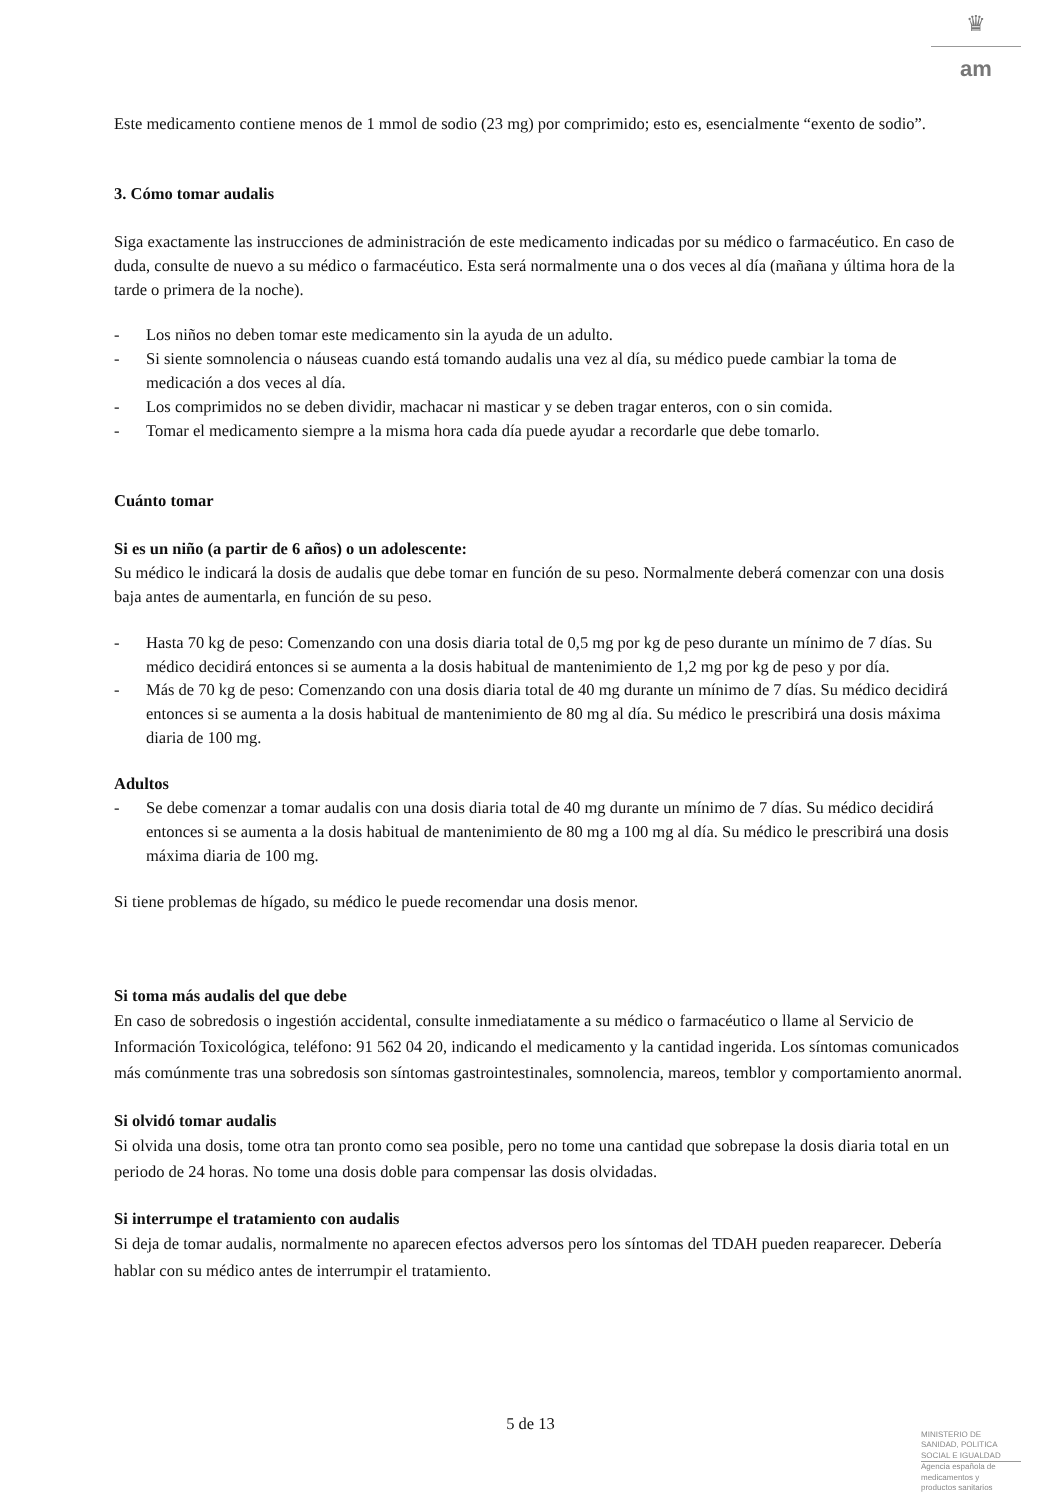♛
am
Este medicamento contiene menos de 1 mmol de sodio (23 mg) por comprimido; esto es, esencialmente “exento de sodio”.
3. Cómo tomar audalis
Siga exactamente las instrucciones de administración de este medicamento indicadas por su médico o farmacéutico. En caso de duda, consulte de nuevo a su médico o farmacéutico. Esta será normalmente una o dos veces al día (mañana y última hora de la tarde o primera de la noche).
- Los niños no deben tomar este medicamento sin la ayuda de un adulto.
- Si siente somnolencia o náuseas cuando está tomando audalis una vez al día, su médico puede cambiar la toma de medicación a dos veces al día.
- Los comprimidos no se deben dividir, machacar ni masticar y se deben tragar enteros, con o sin comida.
- Tomar el medicamento siempre a la misma hora cada día puede ayudar a recordarle que debe tomarlo.
Cuánto tomar
Si es un niño (a partir de 6 años) o un adolescente:
Su médico le indicará la dosis de audalis que debe tomar en función de su peso. Normalmente deberá comenzar con una dosis baja antes de aumentarla, en función de su peso.
- Hasta 70 kg de peso: Comenzando con una dosis diaria total de 0,5 mg por kg de peso durante un mínimo de 7 días. Su médico decidirá entonces si se aumenta a la dosis habitual de mantenimiento de 1,2 mg por kg de peso y por día.
- Más de 70 kg de peso: Comenzando con una dosis diaria total de 40 mg durante un mínimo de 7 días. Su médico decidirá entonces si se aumenta a la dosis habitual de mantenimiento de 80 mg al día. Su médico le prescribirá una dosis máxima diaria de 100 mg.
Adultos
- Se debe comenzar a tomar audalis con una dosis diaria total de 40 mg durante un mínimo de 7 días. Su médico decidirá entonces si se aumenta a la dosis habitual de mantenimiento de 80 mg a 100 mg al día. Su médico le prescribirá una dosis máxima diaria de 100 mg.
Si tiene problemas de hígado, su médico le puede recomendar una dosis menor.
Si toma más audalis del que debe
En caso de sobredosis o ingestión accidental, consulte inmediatamente a su médico o farmacéutico o llame al Servicio de Información Toxicológica, teléfono: 91 562 04 20, indicando el medicamento y la cantidad ingerida. Los síntomas comunicados más comúnmente tras una sobredosis son síntomas gastrointestinales, somnolencia, mareos, temblor y comportamiento anormal.
Si olvidó tomar audalis
Si olvida una dosis, tome otra tan pronto como sea posible, pero no tome una cantidad que sobrepase la dosis diaria total en un periodo de 24 horas. No tome una dosis doble para compensar las dosis olvidadas.
Si interrumpe el tratamiento con audalis
Si deja de tomar audalis, normalmente no aparecen efectos adversos pero los síntomas del TDAH pueden reaparecer. Debería hablar con su médico antes de interrumpir el tratamiento.
5 de 13
MINISTERIO DE
SANIDAD, POLITICA
SOCIAL E IGUALDAD
Agencia española de
medicamentos y
productos sanitarios